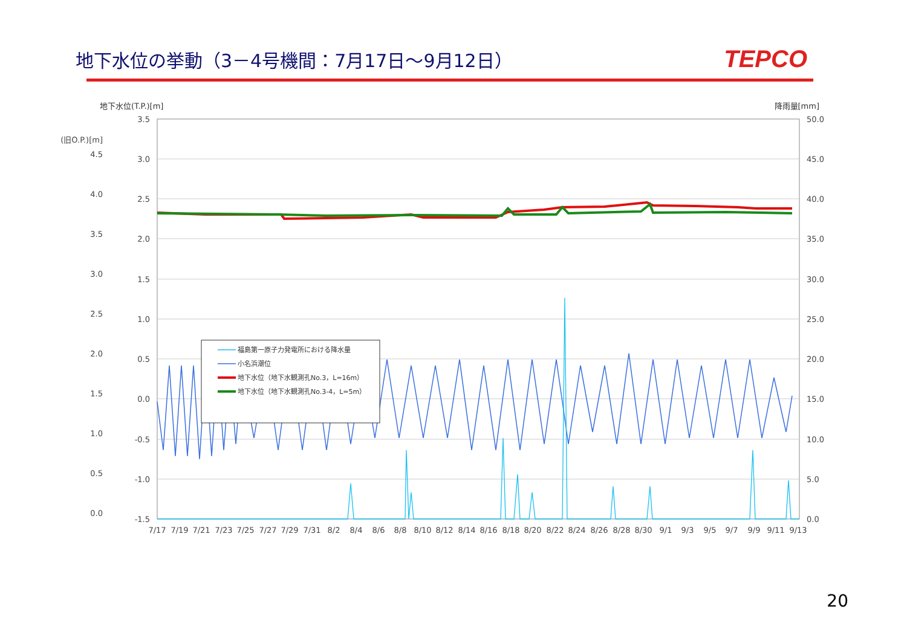地下水位の挙動（3－4号機間：7月17日～9月12日）
TEPCO
地下水位(T.P.)[m] 降雨量[mm]
3.5
3.0
2.5
2.0
1.5
1.0
0.5
0.0
-0.5
-1.0
-1.5
(旧O.P.)[m]
4.5
4.0
3.5
3.0
2.5
2.0
1.5
1.0
0.5
0.0
50.0
45.0
40.0
35.0
30.0
25.0
20.0
15.0
10.0
5.0
0.0
7/17
7/19
7/21
7/23
7/25
7/27
7/29
7/31
8/2
8/4
8/6
8/8
8/10
8/12
8/14
8/16
8/18
8/20
8/22
8/24
8/26
8/28
8/30
9/1
9/3
9/5
9/7
9/9
9/11
9/13
福島第一原子力発電所における降水量
小名浜潮位
地下水位（地下水観測孔No.3，L=16m）
地下水位（地下水観測孔No.3-4，L=5m）
20